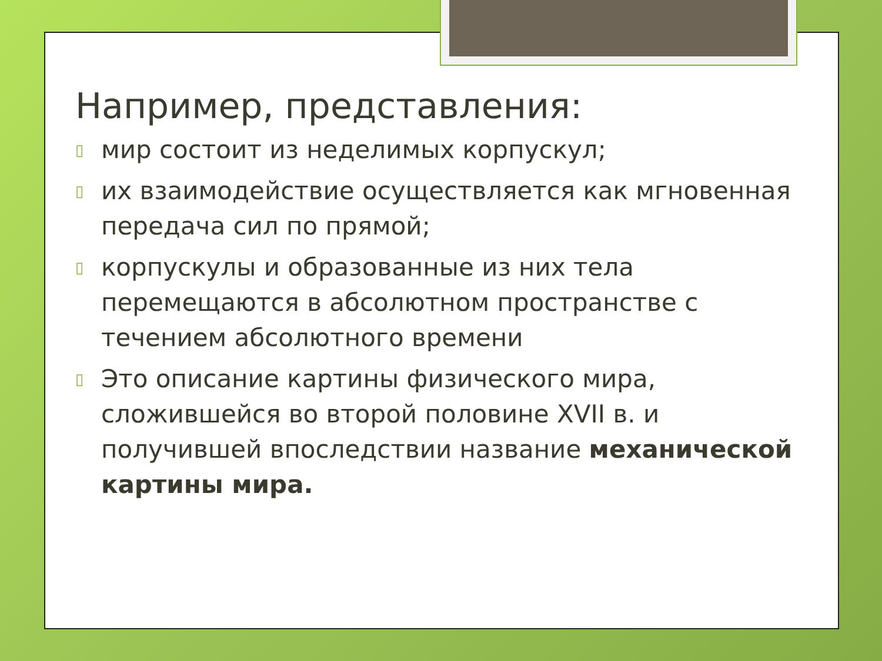Например, представления:
▯ мир состоит из неделимых корпускул;
▯ их взаимодействие осуществляется как мгновенная передача сил по прямой;
▯ корпускулы и образованные из них тела перемещаются в абсолютном пространстве с течением абсолютного времени
▯ Это описание картины физического мира, сложившейся во второй половине XVII в. и получившей впоследствии название механической картины мира.